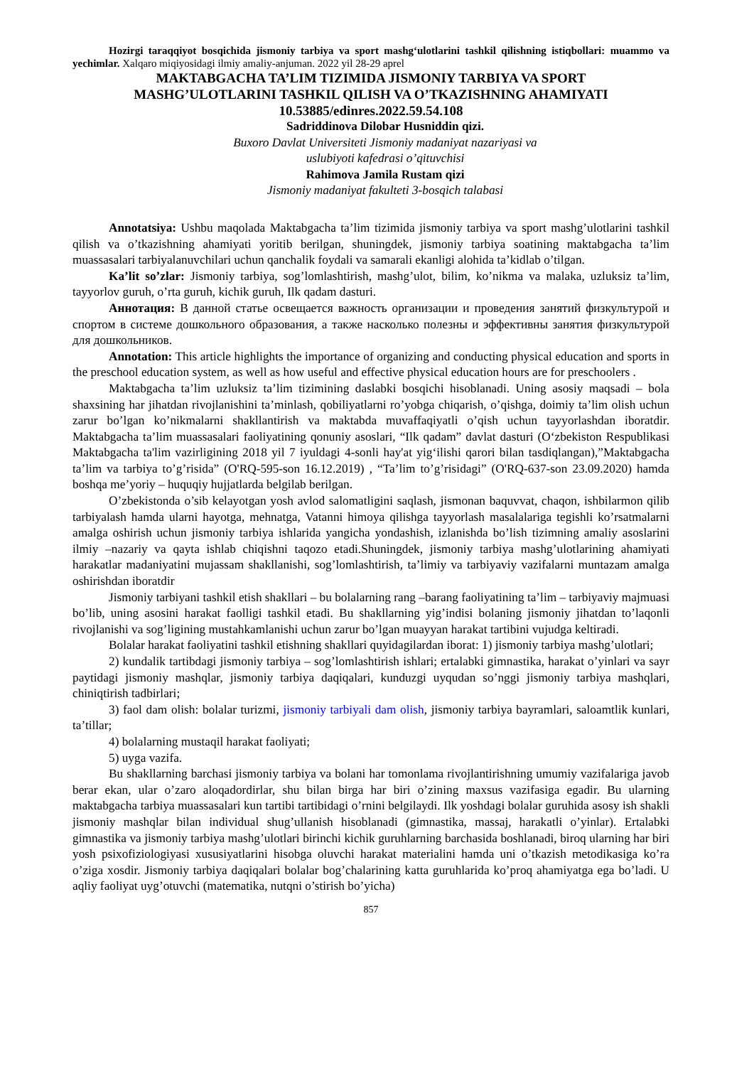Hozirgi taraqqiyot bosqichida jismoniy tarbiya va sport mashg‘ulotlarini tashkil qilishning istiqbollari: muammo va yechimlar. Xalqaro miqiyosidagi ilmiy amaliy-anjuman. 2022 yil 28-29 aprel
MAKTABGACHA TA’LIM TIZIMIDA JISMONIY TARBIYA VA SPORT
MASHG’ULOTLARINI TASHKIL QILISH VA O’TKAZISHNING AHAMIYATI
10.53885/edinres.2022.59.54.108
Sadriddinova Dilobar Husniddin qizi.
Buxoro Davlat Universiteti Jismoniy madaniyat nazariyasi va
uslubiyoti kafedrasi o’qituvchisi
Rahimova Jamila Rustam qizi
Jismoniy madaniyat fakulteti 3-bosqich talabasi
Annotatsiya: Ushbu maqolada Maktabgacha ta’lim tizimida jismoniy tarbiya va sport mashg’ulotlarini tashkil qilish va o’tkazishning ahamiyati yoritib berilgan, shuningdek, jismoniy tarbiya soatining maktabgacha ta’lim muassasalari tarbiyalanuvchilari uchun qanchalik foydali va samarali ekanligi alohida ta’kidlab o’tilgan.
Ka’lit so’zlar: Jismoniy tarbiya, sog’lomlashtirish, mashg’ulot, bilim, ko’nikma va malaka, uzluksiz ta’lim, tayyorlov guruh, o’rta guruh, kichik guruh, Ilk qadam dasturi.
Аннотация: В данной статье освещается важность организации и проведения занятий физкультурой и спортом в системе дошкольного образования, а также насколько полезны и эффективны занятия физкультурой для дошкольников.
Annotation: This article highlights the importance of organizing and conducting physical education and sports in the preschool education system, as well as how useful and effective physical education hours are for preschoolers .
Maktabgacha ta’lim uzluksiz ta’lim tizimining daslabki bosqichi hisoblanadi. Uning asosiy maqsadi – bola shaxsining har jihatdan rivojlanishini ta’minlash, qobiliyatlarni ro’yobga chiqarish, o’qishga, doimiy ta’lim olish uchun zarur bo’lgan ko’nikmalarni shakllantirish va maktabda muvaffaqiyatli o’qish uchun tayyorlashdan iboratdir. Maktabgacha ta’lim muassasalari faoliyatining qonuniy asoslari, “Ilk qadam” davlat dasturi (O‘zbekiston Respublikasi Maktabgacha ta'lim vazirligining 2018 yil 7 iyuldagi 4-sonli hay'at yig‘ilishi qarori bilan tasdiqlangan),”Maktabgacha ta’lim va tarbiya to’g’risida” (O'RQ-595-son 16.12.2019) , “Ta’lim to’g’risidagi” (O'RQ-637-son 23.09.2020) hamda boshqa me’yoriy – huquqiy hujjatlarda belgilab berilgan.
O’zbekistonda o’sib kelayotgan yosh avlod salomatligini saqlash, jismonan baquvvat, chaqon, ishbilarmon qilib tarbiyalash hamda ularni hayotga, mehnatga, Vatanni himoya qilishga tayyorlash masalalariga tegishli ko’rsatmalarni amalga oshirish uchun jismoniy tarbiya ishlarida yangicha yondashish, izlanishda bo’lish tizimning amaliy asoslarini ilmiy –nazariy va qayta ishlab chiqishni taqozo etadi.Shuningdek, jismoniy tarbiya mashg’ulotlarining ahamiyati harakatlar madaniyatini mujassam shakllanishi, sog’lomlashtirish, ta’limiy va tarbiyaviy vazifalarni muntazam amalga oshirishdan iboratdir
Jismoniy tarbiyani tashkil etish shakllari – bu bolalarning rang –barang faoliyatining ta’lim – tarbiyaviy majmuasi bo’lib, uning asosini harakat faolligi tashkil etadi. Bu shakllarning yig’indisi bolaning jismoniy jihatdan to’laqonli rivojlanishi va sog’ligining mustahkamlanishi uchun zarur bo’lgan muayyan harakat tartibini vujudga keltiradi.
Bolalar harakat faoliyatini tashkil etishning shakllari quyidagilardan iborat: 1) jismoniy tarbiya mashg’ulotlari;
2) kundalik tartibdagi jismoniy tarbiya – sog’lomlashtirish ishlari; ertalabki gimnastika, harakat o’yinlari va sayr paytidagi jismoniy mashqlar, jismoniy tarbiya daqiqalari, kunduzgi uyqudan so’nggi jismoniy tarbiya mashqlari, chiniqtirish tadbirlari;
3) faol dam olish: bolalar turizmi, jismoniy tarbiyali dam olish, jismoniy tarbiya bayramlari, saloamtlik kunlari, ta’tillar;
4) bolalarning mustaqil harakat faoliyati;
5) uyga vazifa.
Bu shakllarning barchasi jismoniy tarbiya va bolani har tomonlama rivojlantirishning umumiy vazifalariga javob berar ekan, ular o’zaro aloqadordirlar, shu bilan birga har biri o’zining maxsus vazifasiga egadir. Bu ularning maktabgacha tarbiya muassasalari kun tartibi tartibidagi o’rnini belgilaydi. Ilk yoshdagi bolalar guruhida asosy ish shakli jismoniy mashqlar bilan individual shug’ullanish hisoblanadi (gimnastika, massaj, harakatli o’yinlar). Ertalabki gimnastika va jismoniy tarbiya mashg’ulotlari birinchi kichik guruhlarning barchasida boshlanadi, biroq ularning har biri yosh psixofiziologiyasi xususiyatlarini hisobga oluvchi harakat materialini hamda uni o’tkazish metodikasiga ko’ra o’ziga xosdir. Jismoniy tarbiya daqiqalari bolalar bog’chalarining katta guruhlarida ko’proq ahamiyatga ega bo’ladi. U aqliy faoliyat uyg’otuvchi (matematika, nutqni o’stirish bo’yicha)
857